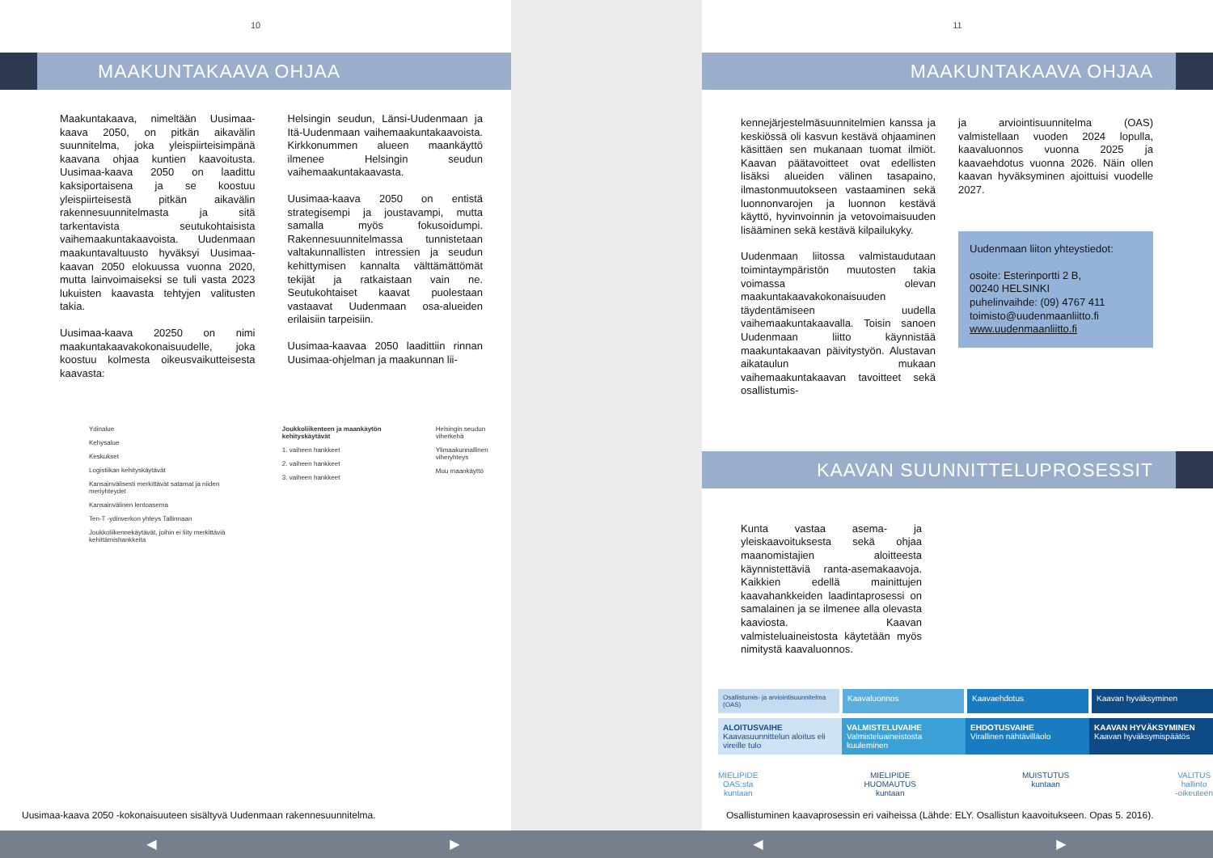10
MAAKUNTAKAAVA OHJAA
Maakuntakaava, nimeltään Uusimaa-kaava 2050, on pitkän aikavälin suunnitelma, joka yleispiirteisimpänä kaavana ohjaa kuntien kaavoitusta. Uusimaa-kaava 2050 on laadittu kaksiportaisena ja se koostuu yleispiirteisestä pitkän aikavälin rakennesuunnitelmasta ja sitä tarkentavista seutukohtaisista vaihemaakuntakaavoista. Uudenmaan maakuntavaltuusto hyväksyi Uusimaa-kaavan 2050 elokuussa vuonna 2020, mutta lainvoimaiseksi se tuli vasta 2023 lukuisten kaavasta tehtyjen valitusten takia.
Uusimaa-kaava 20250 on nimi maakuntakaavakokonaisuudelle, joka koostuu kolmesta oikeusvaikutteisesta kaavasta:
Helsingin seudun, Länsi-Uudenmaan ja Itä-Uudenmaan vaihemaakuntakaavoista. Kirkkonummen alueen maankäyttö ilmenee Helsingin seudun vaihemaakuntakaavasta.
Uusimaa-kaava 2050 on entistä strategisempi ja joustavampi, mutta samalla myös fokusoidumpi. Rakennesuunnitelmassa tunnistetaan valtakunnallisten intressien ja seudun kehittymisen kannalta välttämättömät tekijät ja ratkaistaan vain ne. Seutukohtaiset kaavat puolestaan vastaavat Uudenmaan osa-alueiden erilaisiin tarpeisiin.
Uusimaa-kaavaa 2050 laadittiin rinnan Uusimaa-ohjelman ja maakunnan lii-
Ydinalue
Kehysalue
Keskukset
Logistiikan kehityskäytävät
Kansainvälisesti merkittävät satamat ja niiden meriyhteydet
Kansainvälinen lentoasema
Ten-T -ydinverkon yhteys Tallinnaan
Joukkoliikennekäytävät, joihin ei liity merkittäviä kehittämishankkeita
Joukkoliikenteen ja maankäytön kehityskäytävät
1. vaiheen hankkeet
2. vaiheen hankkeet
3. vaiheen hankkeet
Helsingin seudun viherkehä
Ylimaakunnallinen viheryhteys
Muu maankäyttö
Uusimaa-kaava 2050 -kokonaisuuteen sisältyvä Uudenmaan rakennesuunnitelma.
11
MAAKUNTAKAAVA OHJAA
kennejärjestelmäsuunnitelmien kanssa ja keskiössä oli kasvun kestävä ohjaaminen käsittäen sen mukanaan tuomat ilmiöt. Kaavan päätavoitteet ovat edellisten lisäksi alueiden välinen tasapaino, ilmastonmuutokseen vastaaminen sekä luonnonvarojen ja luonnon kestävä käyttö, hyvinvoinnin ja vetovoimaisuuden lisääminen sekä kestävä kilpailukyky.
Uudenmaan liitossa valmistaudutaan toimintaympäristön muutosten takia voimassa olevan maakuntakaavakokonaisuuden täydentämiseen uudella vaihemaakuntakaavalla. Toisin sanoen Uudenmaan liitto käynnistää maakuntakaavan päivitystyön. Alustavan aikataulun mukaan vaihemaakuntakaavan tavoitteet sekä osallistumis-
ja arviointisuunnitelma (OAS) valmistellaan vuoden 2024 lopulla, kaavaluonnos vuonna 2025 ja kaavaehdotus vuonna 2026. Näin ollen kaavan hyväksyminen ajoittuisi vuodelle 2027.
Uudenmaan liiton yhteystiedot:
osoite: Esterinportti 2 B,
00240 HELSINKI
puhelinvaihde: (09) 4767 411
toimisto@uudenmaanliitto.fi
www.uudenmaanliitto.fi
KAAVAN SUUNNITTELUPROSESSIT
Kunta vastaa asema- ja yleiskaavoituksesta sekä ohjaa maanomistajien aloitteesta käynnistettäviä ranta-asemakaavoja. Kaikkien edellä mainittujen kaavahankkeiden laadintaprosessi on samalainen ja se ilmenee alla olevasta kaaviosta. Kaavan valmisteluaineistosta käytetään myös nimitystä kaavaluonnos.
Osallistumis- ja arviointisuunnitelma (OAS)
Kaavaluonnos Kaavaehdotus Kaavan hyväksyminen
ALOITUSVAIHE
Kaavasuunnittelun aloitus eli vireille tulo
VALMISTELUVAIHE
Valmisteluaineistosta kuuleminen
EHDOTUSVAIHE
Virallinen nähtävilläolo
KAAVAN HYVÄKSYMINEN
Kaavan hyväksymispäätös
MIELIPIDE
OAS:sta
kuntaan
MIELIPIDE
HUOMAUTUS
kuntaan
MUISTUTUS
kuntaan
VALITUS
hallinto
-oikeuteen
Osallistuminen kaavaprosessin eri vaiheissa (Lähde: ELY. Osallistun kaavoitukseen. Opas 5. 2016).
◀ ▶ ◀ ▶